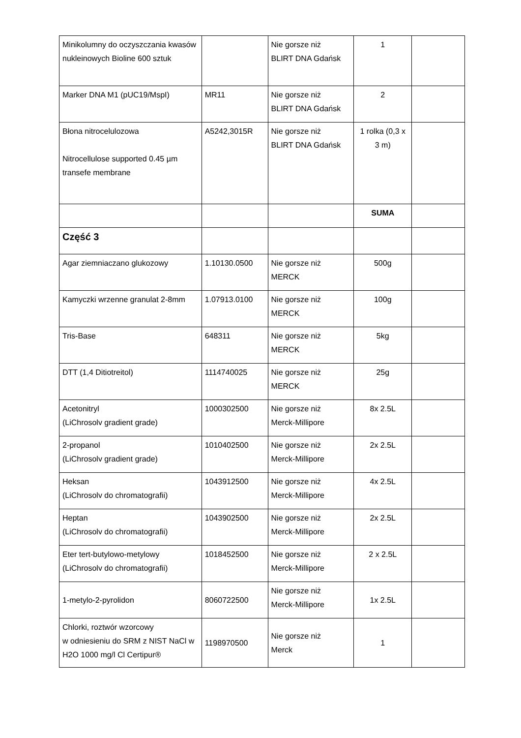| Minikolumny do oczyszczania kwasów nukleinowych Bioline 600 sztuk | | Nie gorsze niż BLIRT DNA Gdańsk | 1 | |
| Marker DNA M1 (pUC19/MspI) | MR11 | Nie gorsze niż BLIRT DNA Gdańsk | 2 | |
| Błona nitrocelulozowa Nitrocellulose supported 0.45 µm transefe membrane | A5242,3015R | Nie gorsze niż BLIRT DNA Gdańsk | 1 rolka (0,3 x 3 m) | |
| | | | SUMA | |
| Część 3 | | | | |
| Agar ziemniaczano glukozowy | 1.10130.0500 | Nie gorsze niż MERCK | 500g | |
| Kamyczki wrzenne granulat 2-8mm | 1.07913.0100 | Nie gorsze niż MERCK | 100g | |
| Tris-Base | 648311 | Nie gorsze niż MERCK | 5kg | |
| DTT (1,4 Ditiotreitol) | 1114740025 | Nie gorsze niż MERCK | 25g | |
| Acetonitryl (LiChrosolv gradient grade) | 1000302500 | Nie gorsze niż Merck-Millipore | 8x 2.5L | |
| 2-propanol (LiChrosolv gradient grade) | 1010402500 | Nie gorsze niż Merck-Millipore | 2x 2.5L | |
| Heksan (LiChrosolv do chromatografii) | 1043912500 | Nie gorsze niż Merck-Millipore | 4x 2.5L | |
| Heptan (LiChrosolv do chromatografii) | 1043902500 | Nie gorsze niż Merck-Millipore | 2x 2.5L | |
| Eter tert-butylowo-metylowy (LiChrosolv do chromatografii) | 1018452500 | Nie gorsze niż Merck-Millipore | 2 x 2.5L | |
| 1-metylo-2-pyrolidon | 8060722500 | Nie gorsze niż Merck-Millipore | 1x 2.5L | |
| Chlorki, roztwór wzorcowy w odniesieniu do SRM z NIST NaCl w H2O 1000 mg/l Cl Certipur® | 1198970500 | Nie gorsze niż Merck | 1 | |